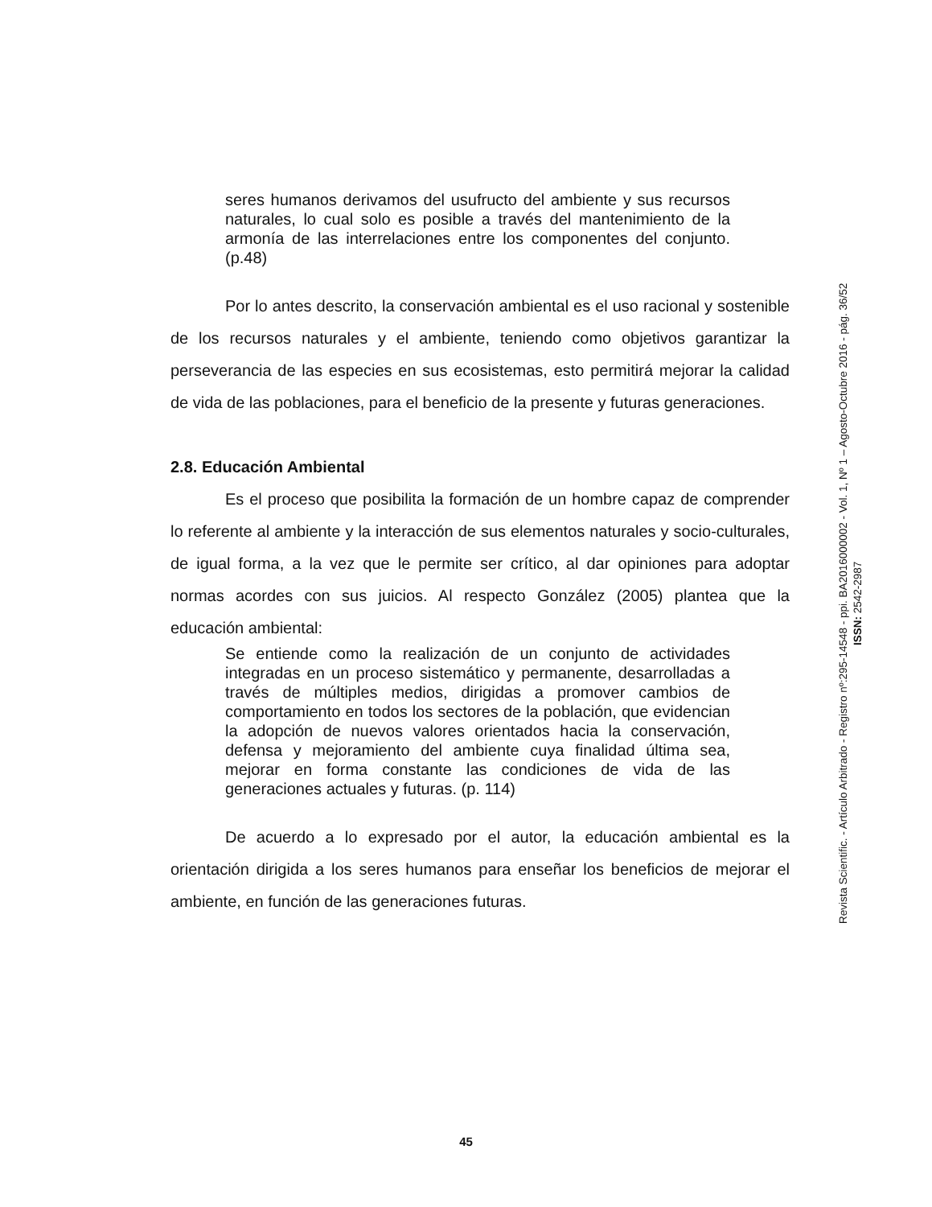seres humanos derivamos del usufructo del ambiente y sus recursos naturales, lo cual solo es posible a través del mantenimiento de la armonía de las interrelaciones entre los componentes del conjunto. (p.48)
Por lo antes descrito, la conservación ambiental es el uso racional y sostenible de los recursos naturales y el ambiente, teniendo como objetivos garantizar la perseverancia de las especies en sus ecosistemas, esto permitirá mejorar la calidad de vida de las poblaciones, para el beneficio de la presente y futuras generaciones.
2.8. Educación Ambiental
Es el proceso que posibilita la formación de un hombre capaz de comprender lo referente al ambiente y la interacción de sus elementos naturales y socio-culturales, de igual forma, a la vez que le permite ser crítico, al dar opiniones para adoptar normas acordes con sus juicios. Al respecto González (2005) plantea que la educación ambiental:
Se entiende como la realización de un conjunto de actividades integradas en un proceso sistemático y permanente, desarrolladas a través de múltiples medios, dirigidas a promover cambios de comportamiento en todos los sectores de la población, que evidencian la adopción de nuevos valores orientados hacia la conservación, defensa y mejoramiento del ambiente cuya finalidad última sea, mejorar en forma constante las condiciones de vida de las generaciones actuales y futuras. (p. 114)
De acuerdo a lo expresado por el autor, la educación ambiental es la orientación dirigida a los seres humanos para enseñar los beneficios de mejorar el ambiente, en función de las generaciones futuras.
Revista Scientific. - Artículo Arbitrado - Registro nº:295-14548 - ppi. BA2016000002 - Vol. 1, Nº 1 – Agosto-Octubre 2016 - pág. 36/52
ISSN: 2542-2987
45